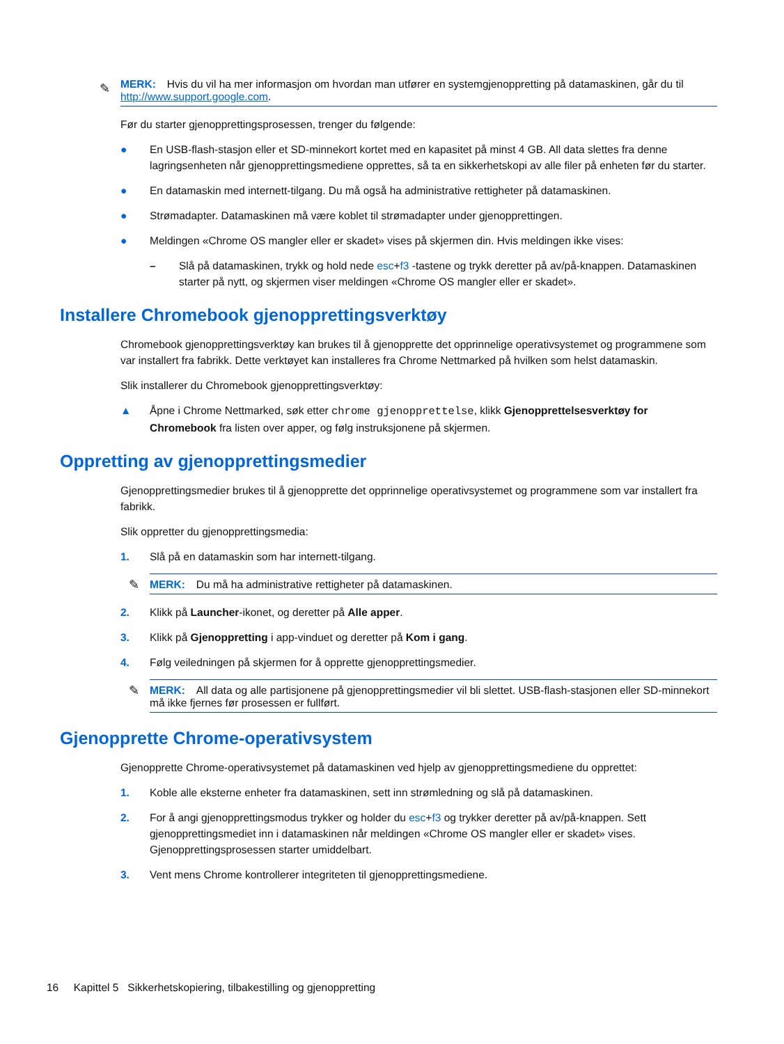✎ MERK: Hvis du vil ha mer informasjon om hvordan man utfører en systemgjenoppretting på datamaskinen, går du til http://www.support.google.com.
Før du starter gjenopprettingsprosessen, trenger du følgende:
● En USB-flash-stasjon eller et SD-minnekort kortet med en kapasitet på minst 4 GB. All data slettes fra denne lagringsenheten når gjenopprettingsmediene opprettes, så ta en sikkerhetskopi av alle filer på enheten før du starter.
● En datamaskin med internett-tilgang. Du må også ha administrative rettigheter på datamaskinen.
● Strømadapter. Datamaskinen må være koblet til strømadapter under gjenopprettingen.
● Meldingen «Chrome OS mangler eller er skadet» vises på skjermen din. Hvis meldingen ikke vises:
– Slå på datamaskinen, trykk og hold nede esc+f3 -tastene og trykk deretter på av/på-knappen. Datamaskinen starter på nytt, og skjermen viser meldingen «Chrome OS mangler eller er skadet».
Installere Chromebook gjenopprettingsverktøy
Chromebook gjenopprettingsverktøy kan brukes til å gjenopprette det opprinnelige operativsystemet og programmene som var installert fra fabrikk. Dette verktøyet kan installeres fra Chrome Nettmarked på hvilken som helst datamaskin.
Slik installerer du Chromebook gjenopprettingsverktøy:
▲ Åpne i Chrome Nettmarked, søk etter chrome gjenopprettelse, klikk Gjenopprettelsesverktøy for Chromebook fra listen over apper, og følg instruksjonene på skjermen.
Oppretting av gjenopprettingsmedier
Gjenopprettingsmedier brukes til å gjenopprette det opprinnelige operativsystemet og programmene som var installert fra fabrikk.
Slik oppretter du gjenopprettingsmedia:
1. Slå på en datamaskin som har internett-tilgang.
✎ MERK: Du må ha administrative rettigheter på datamaskinen.
2. Klikk på Launcher-ikonet, og deretter på Alle apper.
3. Klikk på Gjenoppretting i app-vinduet og deretter på Kom i gang.
4. Følg veiledningen på skjermen for å opprette gjenopprettingsmedier.
✎ MERK: All data og alle partisjonene på gjenopprettingsmedier vil bli slettet. USB-flash-stasjonen eller SD-minnekort må ikke fjernes før prosessen er fullført.
Gjenopprette Chrome-operativsystem
Gjenopprette Chrome-operativsystemet på datamaskinen ved hjelp av gjenopprettingsmediene du opprettet:
1. Koble alle eksterne enheter fra datamaskinen, sett inn strømledning og slå på datamaskinen.
2. For å angi gjenopprettingsmodus trykker og holder du esc+f3 og trykker deretter på av/på-knappen. Sett gjenopprettingsmediet inn i datamaskinen når meldingen «Chrome OS mangler eller er skadet» vises. Gjenopprettingsprosessen starter umiddelbart.
3. Vent mens Chrome kontrollerer integriteten til gjenopprettingsmediene.
16 Kapittel 5 Sikkerhetskopiering, tilbakestilling og gjenoppretting